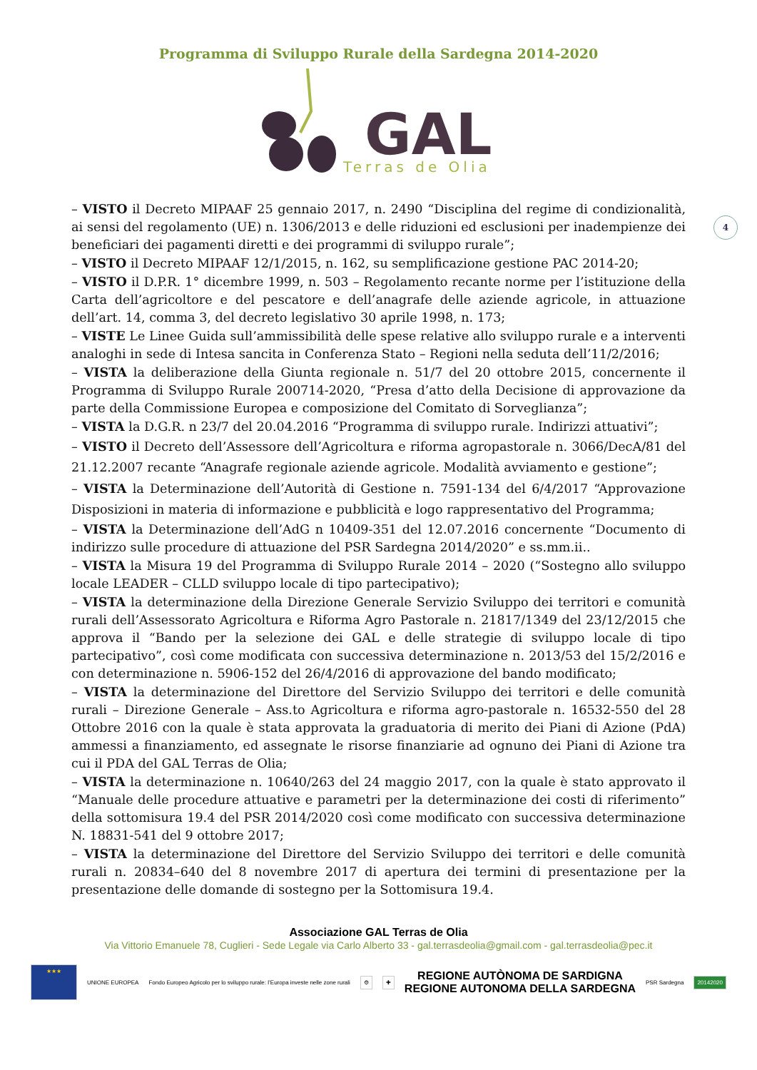Programma di Sviluppo Rurale della Sardegna 2014-2020
GAL
Terras de Olia
4
– VISTO il Decreto MIPAAF 25 gennaio 2017, n. 2490 “Disciplina del regime di condizionalità, ai sensi del regolamento (UE) n. 1306/2013 e delle riduzioni ed esclusioni per inadempienze dei beneficiari dei pagamenti diretti e dei programmi di sviluppo rurale”;
– VISTO il Decreto MIPAAF 12/1/2015, n. 162, su semplificazione gestione PAC 2014-20;
– VISTO il D.P.R. 1° dicembre 1999, n. 503 – Regolamento recante norme per l’istituzione della Carta dell’agricoltore e del pescatore e dell’anagrafe delle aziende agricole, in attuazione dell’art. 14, comma 3, del decreto legislativo 30 aprile 1998, n. 173;
– VISTE Le Linee Guida sull’ammissibilità delle spese relative allo sviluppo rurale e a interventi analoghi in sede di Intesa sancita in Conferenza Stato – Regioni nella seduta dell’11/2/2016;
– VISTA la deliberazione della Giunta regionale n. 51/7 del 20 ottobre 2015, concernente il Programma di Sviluppo Rurale 200714-2020, “Presa d’atto della Decisione di approvazione da parte della Commissione Europea e composizione del Comitato di Sorveglianza”;
– VISTA la D.G.R. n 23/7 del 20.04.2016 “Programma di sviluppo rurale. Indirizzi attuativi”;
– VISTO il Decreto dell’Assessore dell’Agricoltura e riforma agropastorale n. 3066/DecA/81 del 21.12.2007 recante “Anagrafe regionale aziende agricole. Modalità avviamento e gestione”;
– VISTA la Determinazione dell’Autorità di Gestione n. 7591-134 del 6/4/2017 “Approvazione Disposizioni in materia di informazione e pubblicità e logo rappresentativo del Programma;
– VISTA la Determinazione dell’AdG n 10409-351 del 12.07.2016 concernente “Documento di indirizzo sulle procedure di attuazione del PSR Sardegna 2014/2020” e ss.mm.ii..
– VISTA la Misura 19 del Programma di Sviluppo Rurale 2014 – 2020 (“Sostegno allo sviluppo locale LEADER – CLLD sviluppo locale di tipo partecipativo);
– VISTA la determinazione della Direzione Generale Servizio Sviluppo dei territori e comunità rurali dell’Assessorato Agricoltura e Riforma Agro Pastorale n. 21817/1349 del 23/12/2015 che approva il “Bando per la selezione dei GAL e delle strategie di sviluppo locale di tipo partecipativo”, così come modificata con successiva determinazione n. 2013/53 del 15/2/2016 e con determinazione n. 5906-152 del 26/4/2016 di approvazione del bando modificato;
– VISTA la determinazione del Direttore del Servizio Sviluppo dei territori e delle comunità rurali – Direzione Generale – Ass.to Agricoltura e riforma agro-pastorale n. 16532-550 del 28 Ottobre 2016 con la quale è stata approvata la graduatoria di merito dei Piani di Azione (PdA) ammessi a finanziamento, ed assegnate le risorse finanziarie ad ognuno dei Piani di Azione tra cui il PDA del GAL Terras de Olia;
– VISTA la determinazione n. 10640/263 del 24 maggio 2017, con la quale è stato approvato il “Manuale delle procedure attuative e parametri per la determinazione dei costi di riferimento” della sottomisura 19.4 del PSR 2014/2020 così come modificato con successiva determinazione N. 18831-541 del 9 ottobre 2017;
– VISTA la determinazione del Direttore del Servizio Sviluppo dei territori e delle comunità rurali n. 20834–640 del 8 novembre 2017 di apertura dei termini di presentazione per la presentazione delle domande di sostegno per la Sottomisura 19.4.
Associazione GAL Terras de Olia
Via Vittorio Emanuele 78, Cuglieri - Sede Legale via Carlo Alberto 33 - gal.terrasdeolia@gmail.com - gal.terrasdeolia@pec.it
★★★
UNIONE EUROPEA Fondo Europeo Agricolo per lo sviluppo rurale: l’Europa investe nelle zone rurali
⚙ ✚
REGIONE AUTÒNOMA DE SARDIGNA
REGIONE AUTONOMA DELLA SARDEGNA PSR Sardegna
20142020